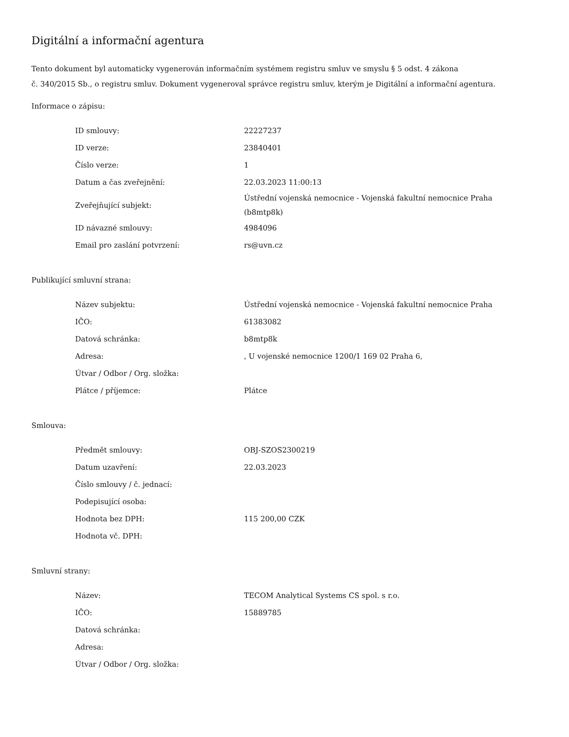Digitální a informační agentura
Tento dokument byl automaticky vygenerován informačním systémem registru smluv ve smyslu § 5 odst. 4 zákona
č. 340/2015 Sb., o registru smluv. Dokument vygeneroval správce registru smluv, kterým je Digitální a informační agentura.
Informace o zápisu:
| ID smlouvy: | 22227237 |
| ID verze: | 23840401 |
| Číslo verze: | 1 |
| Datum a čas zveřejnění: | 22.03.2023 11:00:13 |
| Zveřejňující subjekt: | Ústřední vojenská nemocnice - Vojenská fakultní nemocnice Praha (b8mtp8k) |
| ID návazné smlouvy: | 4984096 |
| Email pro zaslání potvrzení: | rs@uvn.cz |
Publikující smluvní strana:
| Název subjektu: | Ústřední vojenská nemocnice - Vojenská fakultní nemocnice Praha |
| IČO: | 61383082 |
| Datová schránka: | b8mtp8k |
| Adresa: | , U vojenské nemocnice 1200/1 169 02 Praha 6, |
| Útvar / Odbor / Org. složka: | |
| Plátce / příjemce: | Plátce |
Smlouva:
| Předmět smlouvy: | OBJ-SZOS2300219 |
| Datum uzavření: | 22.03.2023 |
| Číslo smlouvy / č. jednací: | |
| Podepisující osoba: | |
| Hodnota bez DPH: | 115 200,00 CZK |
| Hodnota vč. DPH: | |
Smluvní strany:
| Název: | TECOM Analytical Systems CS spol. s r.o. |
| IČO: | 15889785 |
| Datová schránka: | |
| Adresa: | |
| Útvar / Odbor / Org. složka: | |